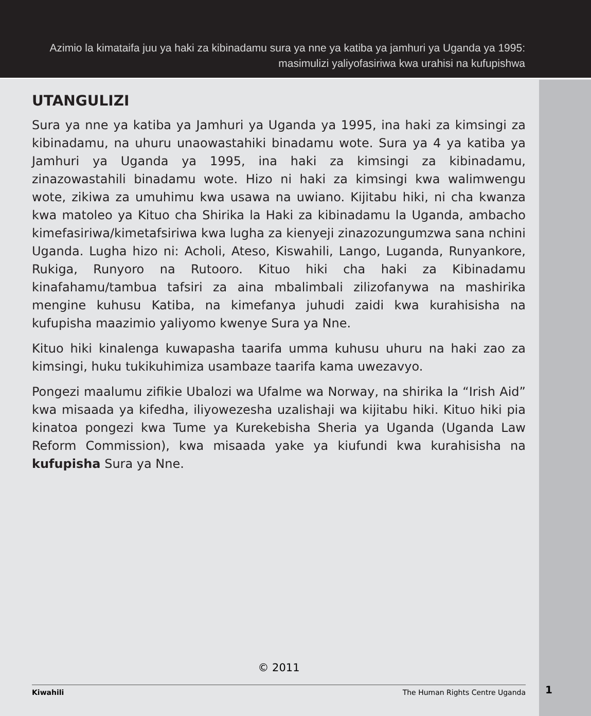Azimio la kimataifa juu ya haki za kibinadamu sura ya nne ya katiba ya jamhuri ya Uganda ya 1995:
masimulizi yaliyofasiriwa kwa urahisi na kufupishwa
UTANGULIZI
Sura ya nne ya katiba ya Jamhuri ya Uganda ya 1995, ina haki za kimsingi za kibinadamu, na uhuru unaowastahiki binadamu wote. Sura ya 4 ya katiba ya Jamhuri ya Uganda ya 1995, ina haki za kimsingi za kibinadamu, zinazowastahili binadamu wote. Hizo ni haki za kimsingi kwa walimwengu wote, zikiwa za umuhimu kwa usawa na uwiano. Kijitabu hiki, ni cha kwanza kwa matoleo ya Kituo cha Shirika la Haki za kibinadamu la Uganda, ambacho kimefasiriwa/kimetafsiriwa kwa lugha za kienyeji zinazozungumzwa sana nchini Uganda. Lugha hizo ni: Acholi, Ateso, Kiswahili, Lango, Luganda, Runyankore, Rukiga, Runyoro na Rutooro. Kituo hiki cha haki za Kibinadamu kinafahamu/tambua tafsiri za aina mbalimbali zilizofanywa na mashirika mengine kuhusu Katiba, na kimefanya juhudi zaidi kwa kurahisisha na kufupisha maazimio yaliyomo kwenye Sura ya Nne.
Kituo hiki kinalenga kuwapasha taarifa umma kuhusu uhuru na haki zao za kimsingi, huku tukikuhimiza usambaze taarifa kama uwezavyo.
Pongezi maalumu zifikie Ubalozi wa Ufalme wa Norway, na shirika la “Irish Aid” kwa misaada ya kifedha, iliyowezesha uzalishaji wa kijitabu hiki. Kituo hiki pia kinatoa pongezi kwa Tume ya Kurekebisha Sheria ya Uganda (Uganda Law Reform Commission), kwa misaada yake ya kiufundi kwa kurahisisha na kufupisha Sura ya Nne.
© 2011
Kiwahili The Human Rights Centre Uganda
1